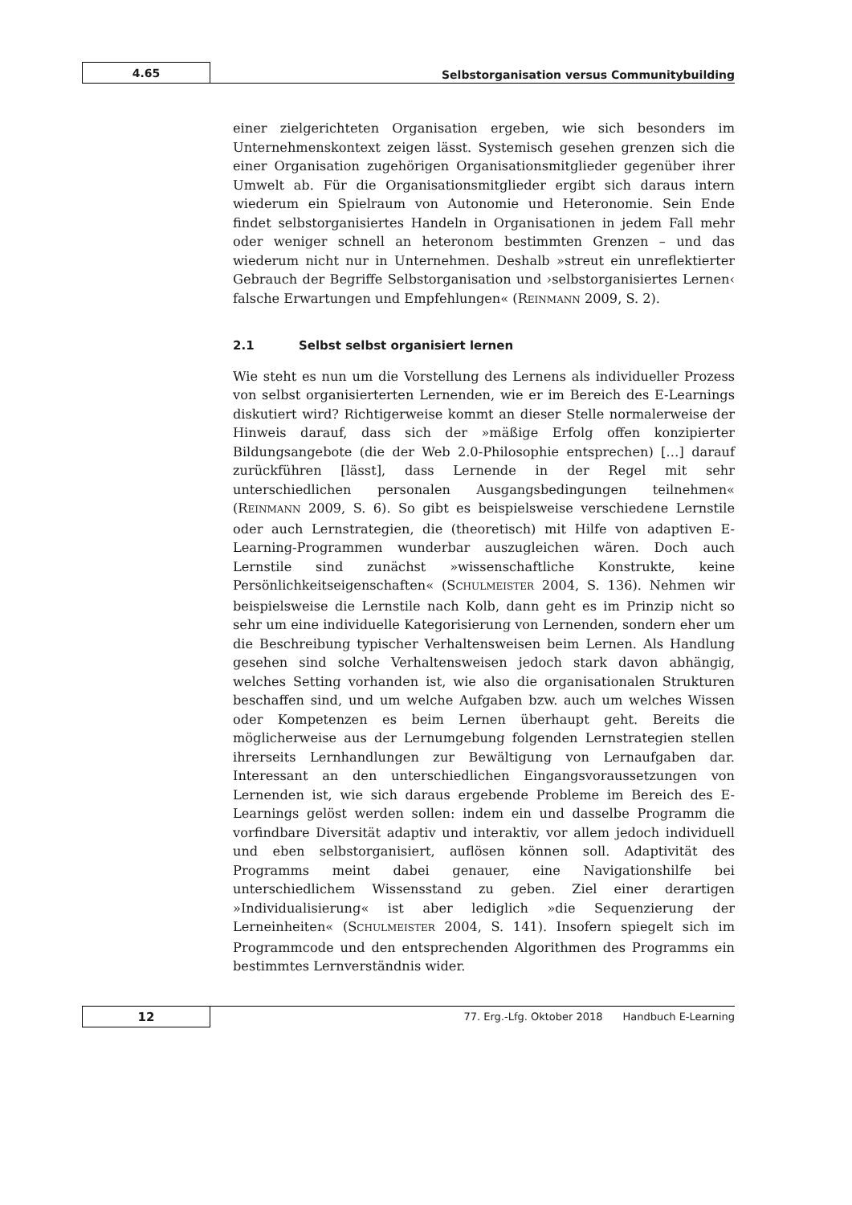4.65
Selbstorganisation versus Communitybuilding
einer zielgerichteten Organisation ergeben, wie sich besonders im Unternehmenskontext zeigen lässt. Systemisch gesehen grenzen sich die einer Organisation zugehörigen Organisationsmitglieder gegenüber ihrer Umwelt ab. Für die Organisationsmitglieder ergibt sich daraus intern wiederum ein Spielraum von Autonomie und Heteronomie. Sein Ende findet selbstorganisiertes Handeln in Organisationen in jedem Fall mehr oder weniger schnell an heteronom bestimmten Grenzen – und das wiederum nicht nur in Unternehmen. Deshalb »streut ein unreflektierter Gebrauch der Begriffe Selbstorganisation und ›selbstorganisiertes Lernen‹ falsche Erwartungen und Empfehlungen« (REINMANN 2009, S. 2).
2.1 Selbst selbst organisiert lernen
Wie steht es nun um die Vorstellung des Lernens als individueller Prozess von selbst organisierterten Lernenden, wie er im Bereich des E-Learnings diskutiert wird? Richtigerweise kommt an dieser Stelle normalerweise der Hinweis darauf, dass sich der »mäßige Erfolg offen konzipierter Bildungsangebote (die der Web 2.0-Philosophie entsprechen) […] darauf zurückführen [lässt], dass Lernende in der Regel mit sehr unterschiedlichen personalen Ausgangsbedingungen teilnehmen« (REINMANN 2009, S. 6). So gibt es beispielsweise verschiedene Lernstile oder auch Lernstrategien, die (theoretisch) mit Hilfe von adaptiven E-Learning-Programmen wunderbar auszugleichen wären. Doch auch Lernstile sind zunächst »wissenschaftliche Konstrukte, keine Persönlichkeitseigenschaften« (SCHULMEISTER 2004, S. 136). Nehmen wir beispielsweise die Lernstile nach Kolb, dann geht es im Prinzip nicht so sehr um eine individuelle Kategorisierung von Lernenden, sondern eher um die Beschreibung typischer Verhaltensweisen beim Lernen. Als Handlung gesehen sind solche Verhaltensweisen jedoch stark davon abhängig, welches Setting vorhanden ist, wie also die organisationalen Strukturen beschaffen sind, und um welche Aufgaben bzw. auch um welches Wissen oder Kompetenzen es beim Lernen überhaupt geht. Bereits die möglicherweise aus der Lernumgebung folgenden Lernstrategien stellen ihrerseits Lernhandlungen zur Bewältigung von Lernaufgaben dar. Interessant an den unterschiedlichen Eingangsvoraussetzungen von Lernenden ist, wie sich daraus ergebende Probleme im Bereich des E-Learnings gelöst werden sollen: indem ein und dasselbe Programm die vorfindbare Diversität adaptiv und interaktiv, vor allem jedoch individuell und eben selbstorganisiert, auflösen können soll. Adaptivität des Programms meint dabei genauer, eine Navigationshilfe bei unterschiedlichem Wissensstand zu geben. Ziel einer derartigen »Individualisierung« ist aber lediglich »die Sequenzierung der Lerneinheiten« (SCHULMEISTER 2004, S. 141). Insofern spiegelt sich im Programmcode und den entsprechenden Algorithmen des Programms ein bestimmtes Lernverständnis wider.
12
77. Erg.-Lfg. Oktober 2018 Handbuch E-Learning